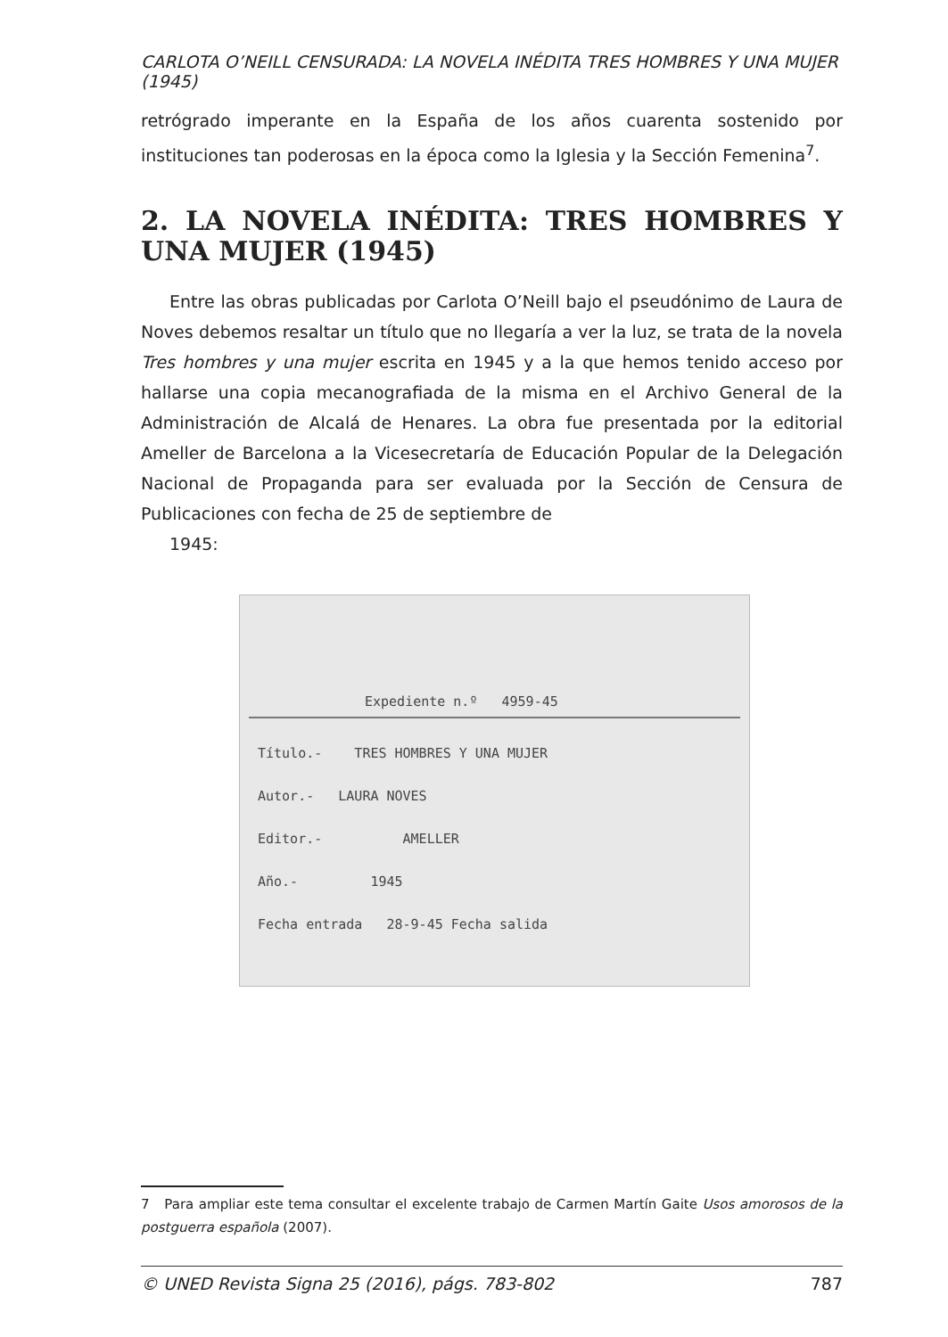CARLOTA O’NEILL CENSURADA: LA NOVELA INÉDITA TRES HOMBRES Y UNA MUJER (1945)
retrógrado imperante en la España de los años cuarenta sostenido por instituciones tan poderosas en la época como la Iglesia y la Sección Femenina<sup>7</sup>.
2. LA NOVELA INÉDITA: TRES HOMBRES Y UNA MUJER (1945)
Entre las obras publicadas por Carlota O’Neill bajo el pseudónimo de Laura de Noves debemos resaltar un título que no llegaría a ver la luz, se trata de la novela Tres hombres y una mujer escrita en 1945 y a la que hemos tenido acceso por hallarse una copia mecanografiada de la misma en el Archivo General de la Administración de Alcalá de Henares. La obra fue presentada por la editorial Ameller de Barcelona a la Vicesecretaría de Educación Popular de la Delegación Nacional de Propaganda para ser evaluada por la Sección de Censura de Publicaciones con fecha de 25 de septiembre de
1945:
Expediente n.º 4959-45
Título.- TRES HOMBRES Y UNA MUJER
Autor.- LAURA NOVES
Editor.- AMELLER
Año.- 1945
Fecha entrada 28-9-45 Fecha salida
7 Para ampliar este tema consultar el excelente trabajo de Carmen Martín Gaite Usos amorosos de la postguerra española (2007).
© UNED Revista Signa 25 (2016), págs. 783-802 787